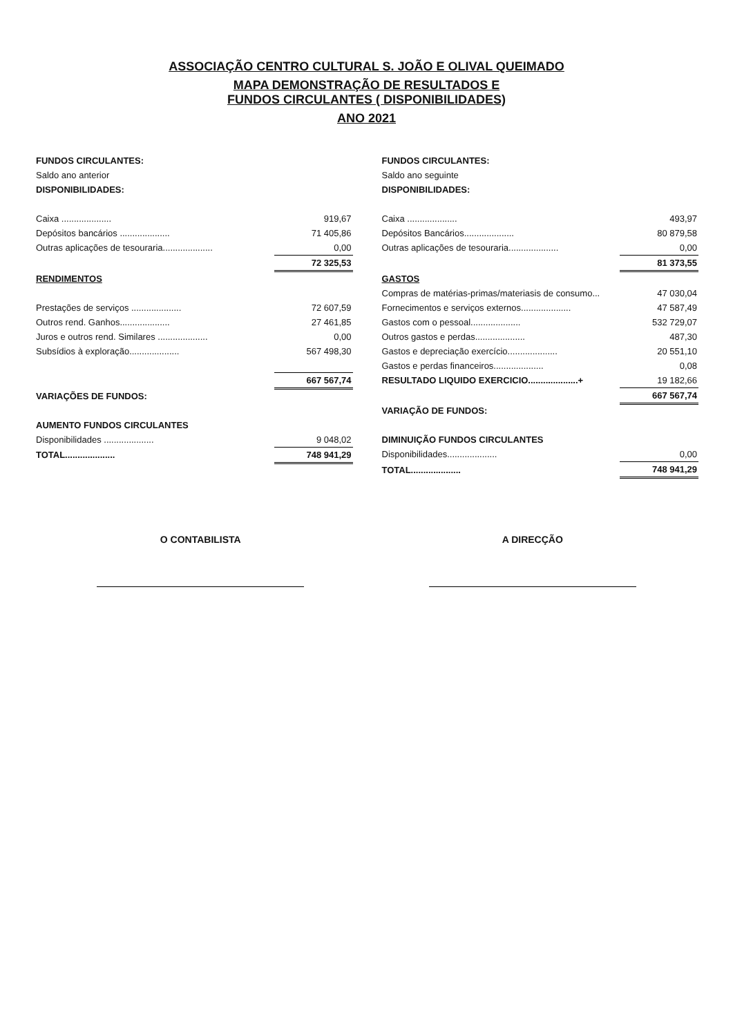ASSOCIAÇÃO CENTRO CULTURAL S. JOÃO E OLIVAL QUEIMADO
MAPA DEMONSTRAÇÃO DE RESULTADOS E
FUNDOS CIRCULANTES ( DISPONIBILIDADES)
ANO 2021
| FUNDOS CIRCULANTES: | |
| Saldo ano anterior | |
| DISPONIBILIDADES: | |
| Caixa .................... | 919,67 |
| Depósitos bancários .................... | 71 405,86 |
| Outras aplicações de tesouraria.................... | 0,00 |
| | 72 325,53 |
| RENDIMENTOS | |
| Prestações de serviços .................... | 72 607,59 |
| Outros rend. Ganhos.................... | 27 461,85 |
| Juros e outros rend. Similares .................... | 0,00 |
| Subsídios à exploração.................... | 567 498,30 |
| | 667 567,74 |
| VARIAÇÕES DE FUNDOS: | |
| AUMENTO FUNDOS CIRCULANTES | |
| Disponibilidades .................... | 9 048,02 |
| TOTAL.................... | 748 941,29 |
| FUNDOS CIRCULANTES: | |
| Saldo ano seguinte | |
| DISPONIBILIDADES: | |
| Caixa .................... | 493,97 |
| Depósitos Bancários.................... | 80 879,58 |
| Outras aplicações de tesouraria.................... | 0,00 |
| | 81 373,55 |
| GASTOS | |
| Compras de matérias-primas/materiasis de consumo... | 47 030,04 |
| Fornecimentos e serviços externos.................... | 47 587,49 |
| Gastos com o pessoal.................... | 532 729,07 |
| Outros gastos e perdas.................... | 487,30 |
| Gastos e depreciação exercício.................... | 20 551,10 |
| Gastos e perdas financeiros.................... | 0,08 |
| RESULTADO LIQUIDO EXERCICIO....................+ | 19 182,66 |
| | 667 567,74 |
| VARIAÇÃO DE FUNDOS: | |
| DIMINUIÇÃO FUNDOS CIRCULANTES | |
| Disponibilidades.................... | 0,00 |
| TOTAL.................... | 748 941,29 |
O CONTABILISTA A DIRECÇÃO